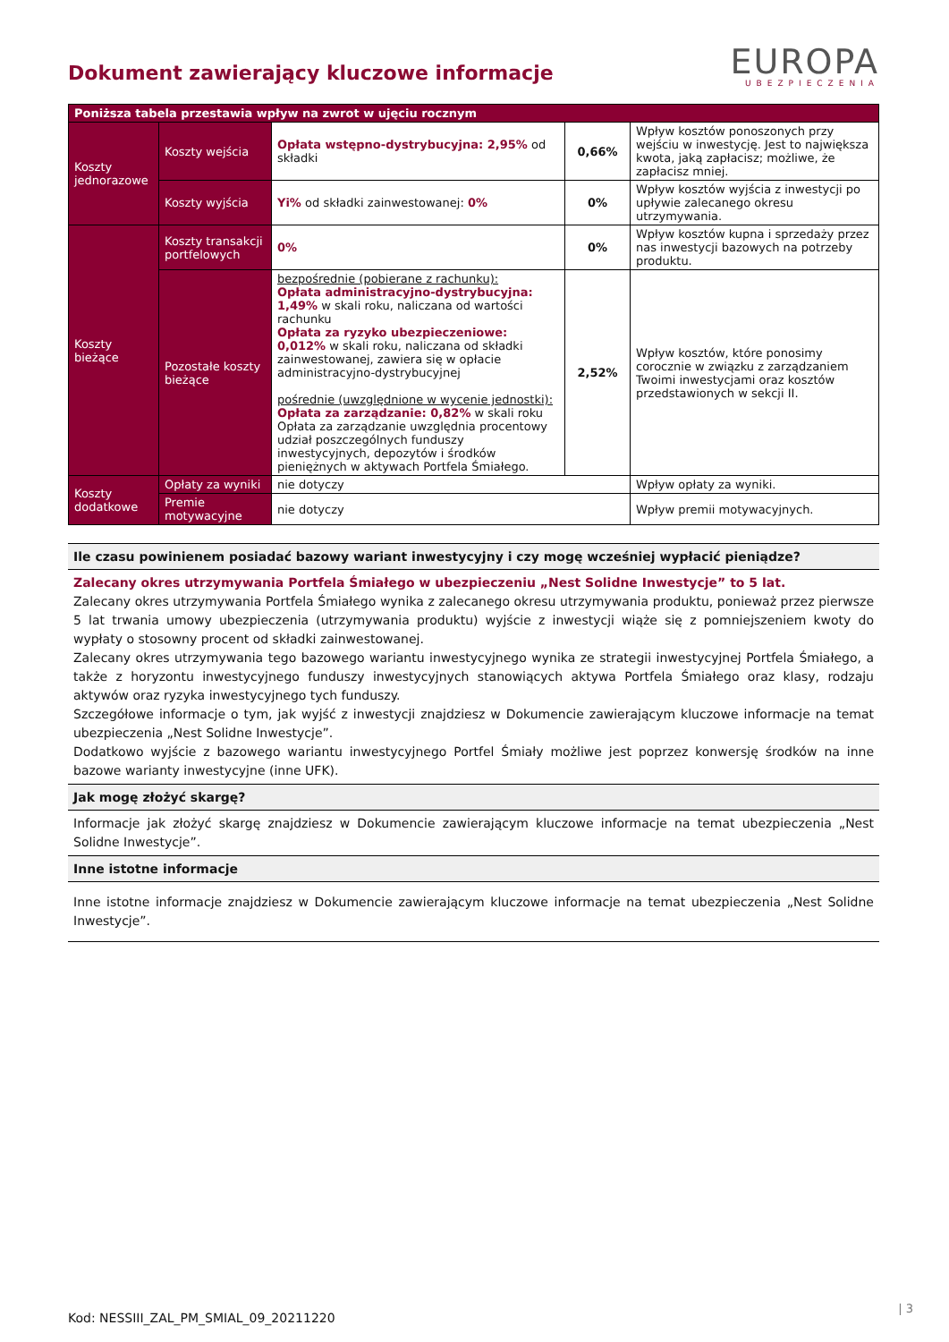Dokument zawierający kluczowe informacje
EUROPA
UBEZPIECZENIA
| Poniższa tabela przestawia wpływ na zwrot w ujęciu rocznym | | | | |
| --- | --- | --- | --- | --- |
| Koszty jednorazowe | Koszty wejścia | Opłata wstępno-dystrybucyjna: 2,95% od składki | 0,66% | Wpływ kosztów ponoszonych przy wejściu w inwestycję. Jest to największa kwota, jaką zapłacisz; możliwe, że zapłacisz mniej. |
| | Koszty wyjścia | Yi% od składki zainwestowanej: 0% | 0% | Wpływ kosztów wyjścia z inwestycji po upływie zalecanego okresu utrzymywania. |
| Koszty bieżące | Koszty transakcji portfelowych | 0% | 0% | Wpływ kosztów kupna i sprzedaży przez nas inwestycji bazowych na potrzeby produktu. |
| | Pozostałe koszty bieżące | bezpośrednie (pobierane z rachunku): Opłata administracyjno-dystrybucyjna: 1,49% w skali roku, naliczana od wartości rachunku Opłata za ryzyko ubezpieczeniowe: 0,012% w skali roku, naliczana od składki zainwestowanej, zawiera się w opłacie administracyjno-dystrybucyjnej pośrednie (uwzględnione w wycenie jednostki): Opłata za zarządzanie: 0,82% w skali roku Opłata za zarządzanie uwzględnia procentowy udział poszczególnych funduszy inwestycyjnych, depozytów i środków pieniężnych w aktywach Portfela Śmiałego. | 2,52% | Wpływ kosztów, które ponosimy corocznie w związku z zarządzaniem Twoimi inwestycjami oraz kosztów przedstawionych w sekcji II. |
| Koszty dodatkowe | Opłaty za wyniki | nie dotyczy | | Wpływ opłaty za wyniki. |
| | Premie motywacyjne | nie dotyczy | | Wpływ premii motywacyjnych. |
Ile czasu powinienem posiadać bazowy wariant inwestycyjny i czy mogę wcześniej wypłacić pieniądze?
Zalecany okres utrzymywania Portfela Śmiałego w ubezpieczeniu „Nest Solidne Inwestycje” to 5 lat.
Zalecany okres utrzymywania Portfela Śmiałego wynika z zalecanego okresu utrzymywania produktu, ponieważ przez pierwsze 5 lat trwania umowy ubezpieczenia (utrzymywania produktu) wyjście z inwestycji wiąże się z pomniejszeniem kwoty do wypłaty o stosowny procent od składki zainwestowanej.
Zalecany okres utrzymywania tego bazowego wariantu inwestycyjnego wynika ze strategii inwestycyjnej Portfela Śmiałego, a także z horyzontu inwestycyjnego funduszy inwestycyjnych stanowiących aktywa Portfela Śmiałego oraz klasy, rodzaju aktywów oraz ryzyka inwestycyjnego tych funduszy.
Szczegółowe informacje o tym, jak wyjść z inwestycji znajdziesz w Dokumencie zawierającym kluczowe informacje na temat ubezpieczenia „Nest Solidne Inwestycje”.
Dodatkowo wyjście z bazowego wariantu inwestycyjnego Portfel Śmiały możliwe jest poprzez konwersję środków na inne bazowe warianty inwestycyjne (inne UFK).
Jak mogę złożyć skargę?
Informacje jak złożyć skargę znajdziesz w Dokumencie zawierającym kluczowe informacje na temat ubezpieczenia „Nest Solidne Inwestycje”.
Inne istotne informacje
Inne istotne informacje znajdziesz w Dokumencie zawierającym kluczowe informacje na temat ubezpieczenia „Nest Solidne Inwestycje”.
Kod: NESSIII_ZAL_PM_SMIAL_09_20211220
| 3